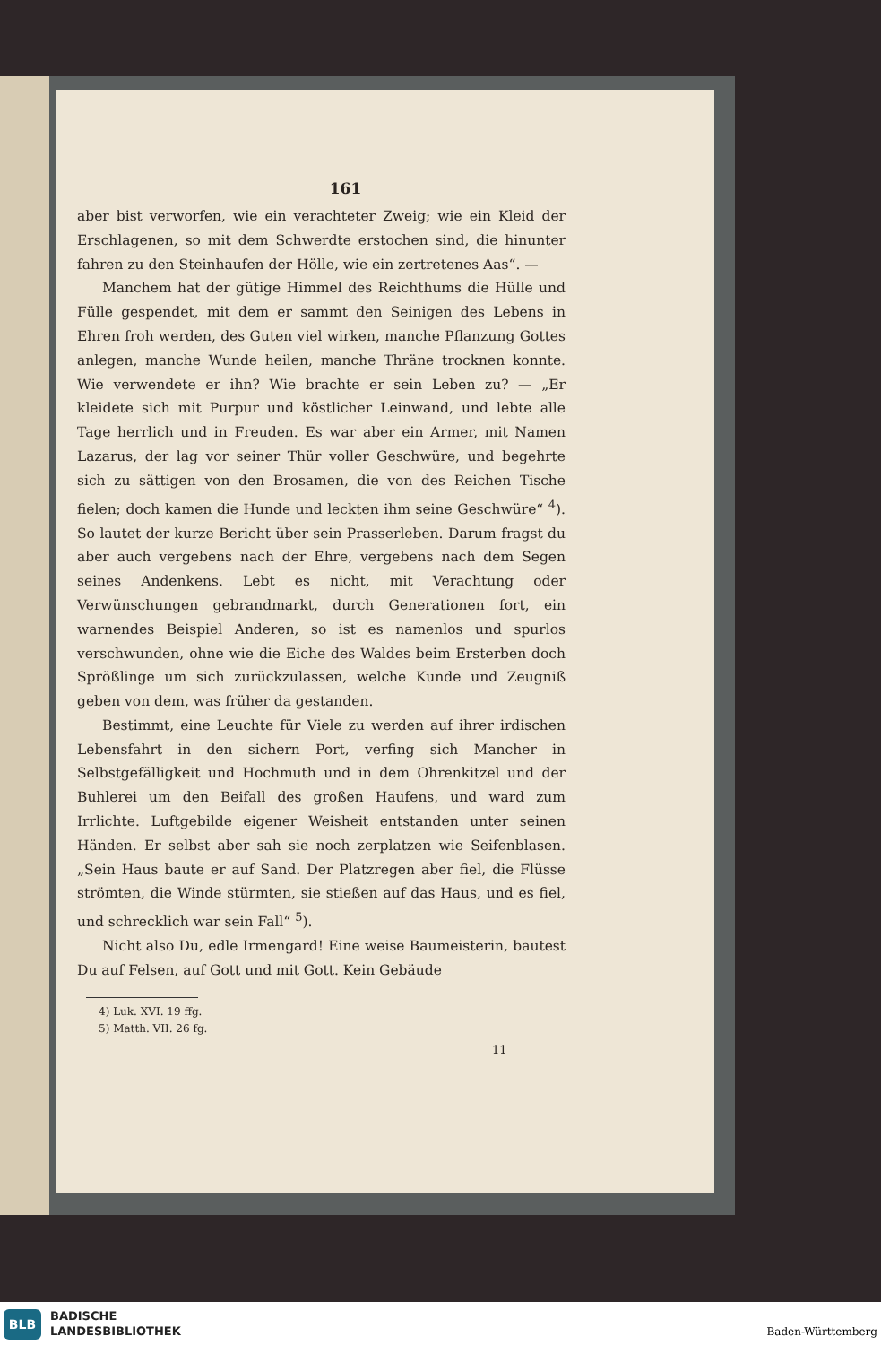161
aber bist verworfen, wie ein verachteter Zweig; wie ein Kleid der Erschlagenen, so mit dem Schwerdte erstochen sind, die hinunter fahren zu den Steinhaufen der Hölle, wie ein zertretenes Aas“. —
Manchem hat der gütige Himmel des Reichthums die Hülle und Fülle gespendet, mit dem er sammt den Seinigen des Lebens in Ehren froh werden, des Guten viel wirken, manche Pflanzung Gottes anlegen, manche Wunde heilen, manche Thräne trocknen konnte. Wie verwendete er ihn? Wie brachte er sein Leben zu? — „Er kleidete sich mit Purpur und köstlicher Leinwand, und lebte alle Tage herrlich und in Freuden. Es war aber ein Armer, mit Namen Lazarus, der lag vor seiner Thür voller Geschwüre, und begehrte sich zu sättigen von den Brosamen, die von des Reichen Tische fielen; doch kamen die Hunde und leckten ihm seine Geschwüre“ <sup>4</sup>). So lautet der kurze Bericht über sein Prasserleben. Darum fragst du aber auch vergebens nach der Ehre, vergebens nach dem Segen seines Andenkens. Lebt es nicht, mit Verachtung oder Verwünschungen gebrandmarkt, durch Generationen fort, ein warnendes Beispiel Anderen, so ist es namenlos und spurlos verschwunden, ohne wie die Eiche des Waldes beim Ersterben doch Sprößlinge um sich zurückzulassen, welche Kunde und Zeugniß geben von dem, was früher da gestanden.
Bestimmt, eine Leuchte für Viele zu werden auf ihrer irdischen Lebensfahrt in den sichern Port, verfing sich Mancher in Selbstgefälligkeit und Hochmuth und in dem Ohrenkitzel und der Buhlerei um den Beifall des großen Haufens, und ward zum Irrlichte. Luftgebilde eigener Weisheit entstanden unter seinen Händen. Er selbst aber sah sie noch zerplatzen wie Seifenblasen. „Sein Haus baute er auf Sand. Der Platzregen aber fiel, die Flüsse strömten, die Winde stürmten, sie stießen auf das Haus, und es fiel, und schrecklich war sein Fall“ <sup>5</sup>).
Nicht also Du, edle Irmengard! Eine weise Baumeisterin, bautest Du auf Felsen, auf Gott und mit Gott. Kein Gebäude
4) Luk. XVI. 19 ffg.
5) Matth. VII. 26 fg.
11
BLB
BADISCHE
LANDESBIBLIOTHEK
Baden-Württemberg